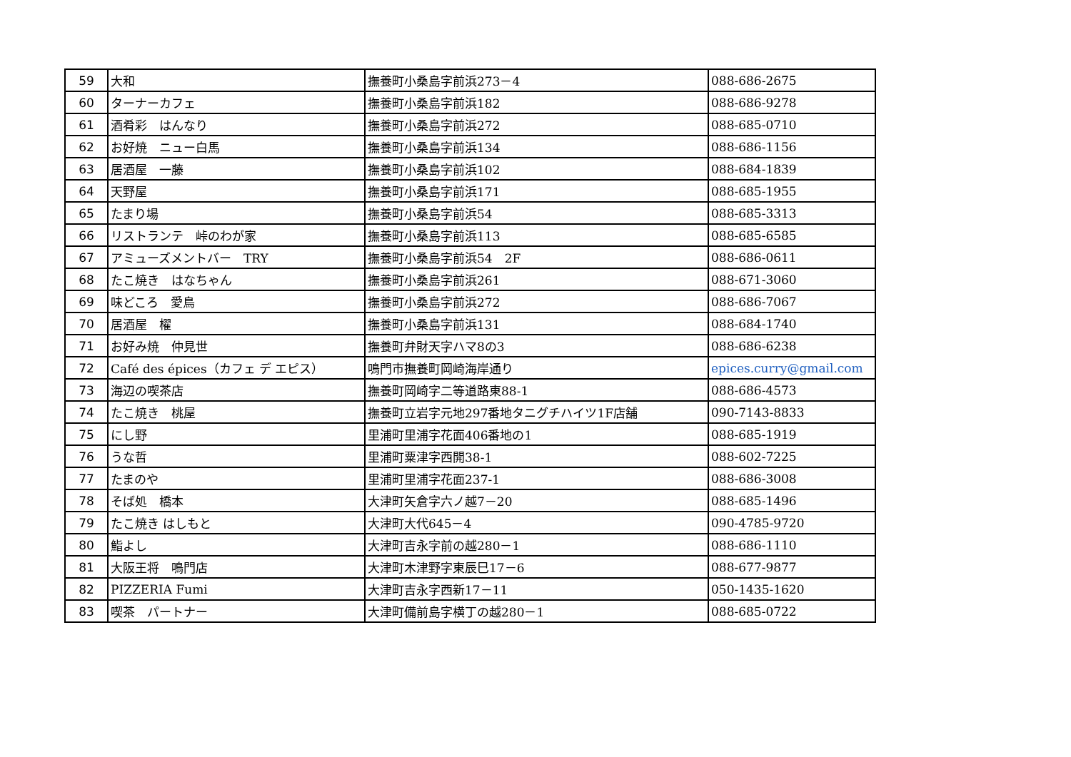| 59 | 大和 | 撫養町小桑島字前浜273－4 | 088-686-2675 |
| 60 | ターナーカフェ | 撫養町小桑島字前浜182 | 088-686-9278 |
| 61 | 酒肴彩 はんなり | 撫養町小桑島字前浜272 | 088-685-0710 |
| 62 | お好焼 ニュー白馬 | 撫養町小桑島字前浜134 | 088-686-1156 |
| 63 | 居酒屋 一藤 | 撫養町小桑島字前浜102 | 088-684-1839 |
| 64 | 天野屋 | 撫養町小桑島字前浜171 | 088-685-1955 |
| 65 | たまり場 | 撫養町小桑島字前浜54 | 088-685-3313 |
| 66 | リストランテ 峠のわが家 | 撫養町小桑島字前浜113 | 088-685-6585 |
| 67 | アミューズメントバー TRY | 撫養町小桑島字前浜54 2F | 088-686-0611 |
| 68 | たこ焼き はなちゃん | 撫養町小桑島字前浜261 | 088-671-3060 |
| 69 | 味どころ 愛鳥 | 撫養町小桑島字前浜272 | 088-686-7067 |
| 70 | 居酒屋 櫂 | 撫養町小桑島字前浜131 | 088-684-1740 |
| 71 | お好み焼 仲見世 | 撫養町弁財天字ハマ8の3 | 088-686-6238 |
| 72 | Café des épices（カフェ デ エピス） | 鳴門市撫養町岡崎海岸通り | epices.curry@gmail.com |
| 73 | 海辺の喫茶店 | 撫養町岡崎字二等道路東88-1 | 088-686-4573 |
| 74 | たこ焼き 桃屋 | 撫養町立岩字元地297番地タニグチハイツ1F店舗 | 090-7143-8833 |
| 75 | にし野 | 里浦町里浦字花面406番地の1 | 088-685-1919 |
| 76 | うな哲 | 里浦町粟津字西開38-1 | 088-602-7225 |
| 77 | たまのや | 里浦町里浦字花面237-1 | 088-686-3008 |
| 78 | そば処 橋本 | 大津町矢倉字六ノ越7－20 | 088-685-1496 |
| 79 | たこ焼き はしもと | 大津町大代645－4 | 090-4785-9720 |
| 80 | 鮨よし | 大津町吉永字前の越280－1 | 088-686-1110 |
| 81 | 大阪王将 鳴門店 | 大津町木津野字東辰巳17－6 | 088-677-9877 |
| 82 | PIZZERIA Fumi | 大津町吉永字西新17－11 | 050-1435-1620 |
| 83 | 喫茶 パートナー | 大津町備前島字横丁の越280－1 | 088-685-0722 |